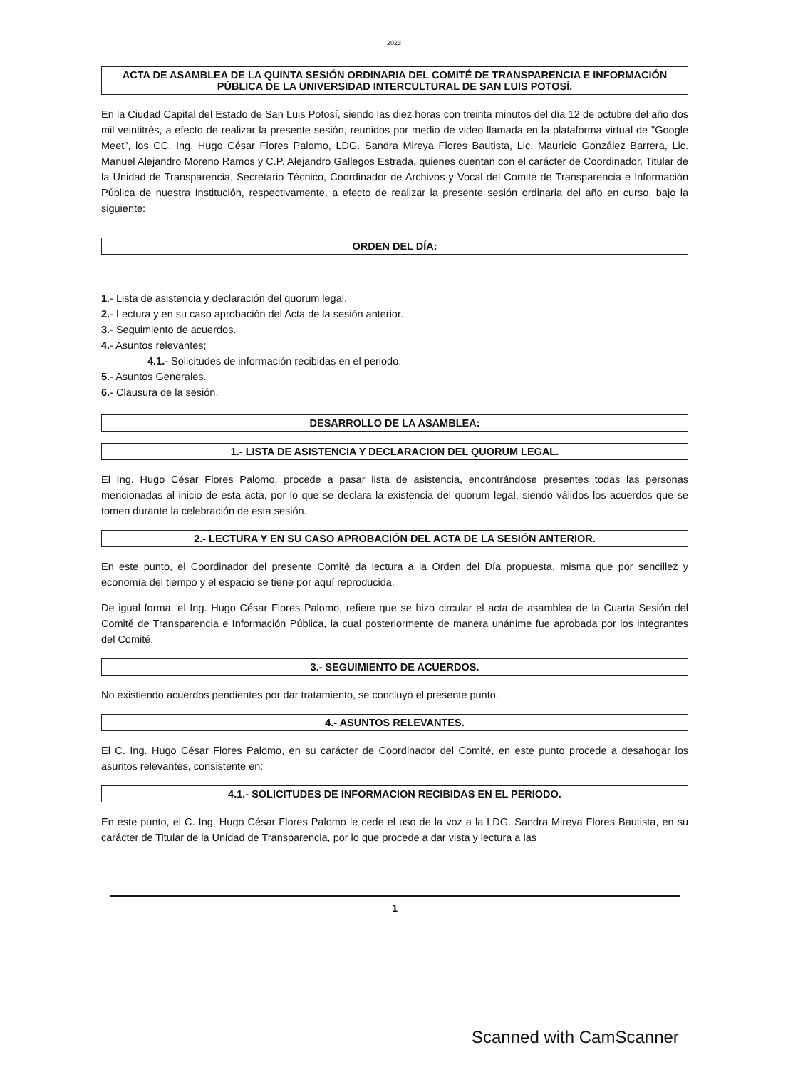2023
ACTA DE ASAMBLEA DE LA QUINTA SESIÓN ORDINARIA DEL COMITÉ DE TRANSPARENCIA E INFORMACIÓN PÚBLICA DE LA UNIVERSIDAD INTERCULTURAL DE SAN LUIS POTOSÍ.
En la Ciudad Capital del Estado de San Luis Potosí, siendo las diez horas con treinta minutos del día 12 de octubre del año dos mil veintitrés, a efecto de realizar la presente sesión, reunidos por medio de video llamada en la plataforma virtual de "Google Meet", los CC. Ing. Hugo César Flores Palomo, LDG. Sandra Mireya Flores Bautista, Lic. Mauricio González Barrera, Lic. Manuel Alejandro Moreno Ramos y C.P. Alejandro Gallegos Estrada, quienes cuentan con el carácter de Coordinador, Titular de la Unidad de Transparencia, Secretario Técnico, Coordinador de Archivos y Vocal del Comité de Transparencia e Información Pública de nuestra Institución, respectivamente, a efecto de realizar la presente sesión ordinaria del año en curso, bajo la siguiente:
ORDEN DEL DÍA:
1.- Lista de asistencia y declaración del quorum legal.
2.- Lectura y en su caso aprobación del Acta de la sesión anterior.
3.- Seguimiento de acuerdos.
4.- Asuntos relevantes;
4.1.- Solicitudes de información recibidas en el periodo.
5.- Asuntos Generales.
6.- Clausura de la sesión.
DESARROLLO DE LA ASAMBLEA:
1.- LISTA DE ASISTENCIA Y DECLARACION DEL QUORUM LEGAL.
El Ing. Hugo César Flores Palomo, procede a pasar lista de asistencia, encontrándose presentes todas las personas mencionadas al inicio de esta acta, por lo que se declara la existencia del quorum legal, siendo válidos los acuerdos que se tomen durante la celebración de esta sesión.
2.- LECTURA Y EN SU CASO APROBACIÓN DEL ACTA DE LA SESIÓN ANTERIOR.
En este punto, el Coordinador del presente Comité da lectura a la Orden del Día propuesta, misma que por sencillez y economía del tiempo y el espacio se tiene por aquí reproducida.
De igual forma, el Ing. Hugo César Flores Palomo, refiere que se hizo circular el acta de asamblea de la Cuarta Sesión del Comité de Transparencia e Información Pública, la cual posteriormente de manera unánime fue aprobada por los integrantes del Comité.
3.- SEGUIMIENTO DE ACUERDOS.
No existiendo acuerdos pendientes por dar tratamiento, se concluyó el presente punto.
4.- ASUNTOS RELEVANTES.
El C. Ing. Hugo César Flores Palomo, en su carácter de Coordinador del Comité, en este punto procede a desahogar los asuntos relevantes, consistente en:
4.1.- SOLICITUDES DE INFORMACION RECIBIDAS EN EL PERIODO.
En este punto, el C. Ing. Hugo César Flores Palomo le cede el uso de la voz a la LDG. Sandra Mireya Flores Bautista, en su carácter de Titular de la Unidad de Transparencia, por lo que procede a dar vista y lectura a las
1
Scanned with CamScanner